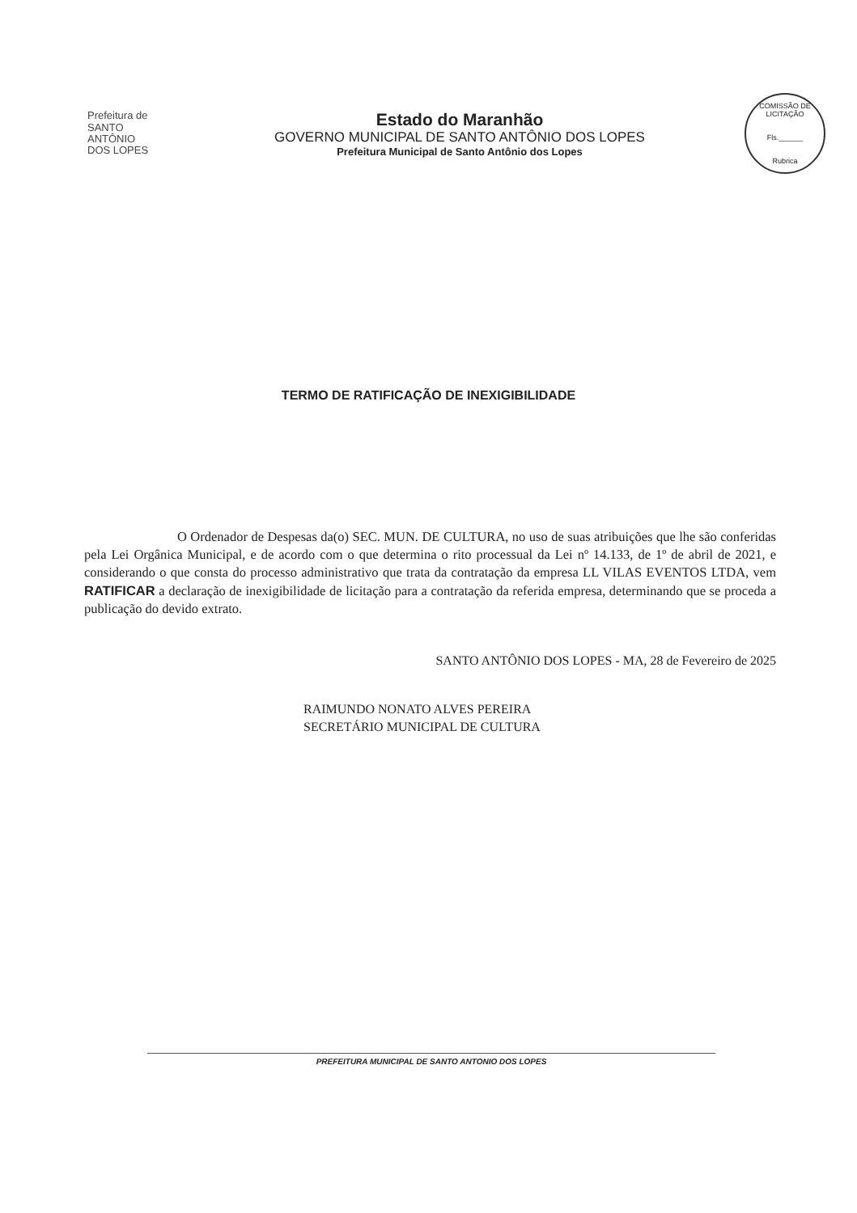Prefeitura de
SANTO ANTÔNIO
DOS LOPES
Estado do Maranhão
GOVERNO MUNICIPAL DE SANTO ANTÔNIO DOS LOPES
Prefeitura Municipal de Santo Antônio dos Lopes
COMISSÃO DE LICITAÇÃO
Fls.______
Rubrica
TERMO DE RATIFICAÇÃO DE INEXIGIBILIDADE
O Ordenador de Despesas da(o) SEC. MUN. DE CULTURA, no uso de suas atribuições que lhe são conferidas pela Lei Orgânica Municipal, e de acordo com o que determina o rito processual da Lei nº 14.133, de 1º de abril de 2021, e considerando o que consta do processo administrativo que trata da contratação da empresa LL VILAS EVENTOS LTDA, vem RATIFICAR a declaração de inexigibilidade de licitação para a contratação da referida empresa, determinando que se proceda a publicação do devido extrato.
SANTO ANTÔNIO DOS LOPES - MA, 28 de Fevereiro de 2025
RAIMUNDO NONATO ALVES PEREIRA
SECRETÁRIO MUNICIPAL DE CULTURA
PREFEITURA MUNICIPAL DE SANTO ANTONIO DOS LOPES